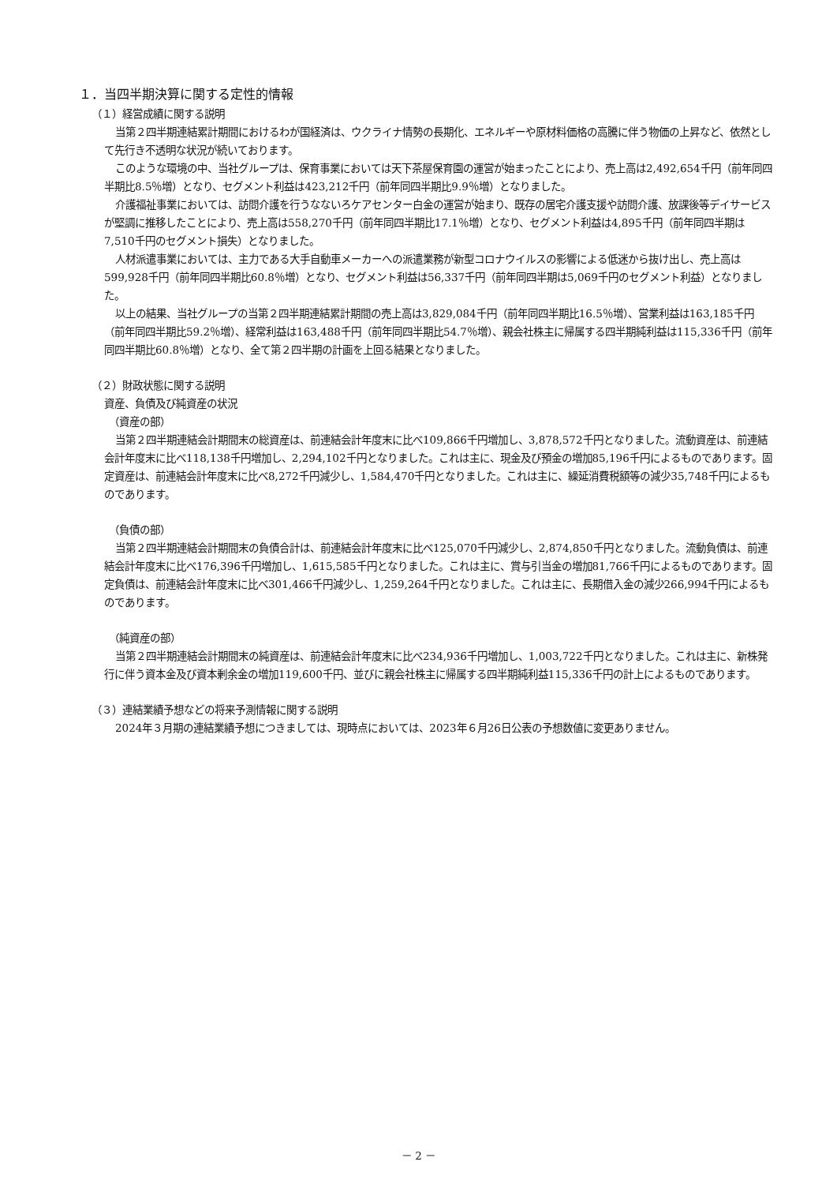１．当四半期決算に関する定性的情報
（１）経営成績に関する説明
当第２四半期連結累計期間におけるわが国経済は、ウクライナ情勢の長期化、エネルギーや原材料価格の高騰に伴う物価の上昇など、依然として先行き不透明な状況が続いております。
このような環境の中、当社グループは、保育事業においては天下茶屋保育園の運営が始まったことにより、売上高は2,492,654千円（前年同四半期比8.5％増）となり、セグメント利益は423,212千円（前年同四半期比9.9％増）となりました。
介護福祉事業においては、訪問介護を行うなないろケアセンター白金の運営が始まり、既存の居宅介護支援や訪問介護、放課後等デイサービスが堅調に推移したことにより、売上高は558,270千円（前年同四半期比17.1％増）となり、セグメント利益は4,895千円（前年同四半期は7,510千円のセグメント損失）となりました。
人材派遣事業においては、主力である大手自動車メーカーへの派遣業務が新型コロナウイルスの影響による低迷から抜け出し、売上高は599,928千円（前年同四半期比60.8％増）となり、セグメント利益は56,337千円（前年同四半期は5,069千円のセグメント利益）となりました。
以上の結果、当社グループの当第２四半期連結累計期間の売上高は3,829,084千円（前年同四半期比16.5％増）、営業利益は163,185千円（前年同四半期比59.2％増）、経常利益は163,488千円（前年同四半期比54.7％増）、親会社株主に帰属する四半期純利益は115,336千円（前年同四半期比60.8％増）となり、全て第２四半期の計画を上回る結果となりました。
（２）財政状態に関する説明
資産、負債及び純資産の状況
（資産の部）
当第２四半期連結会計期間末の総資産は、前連結会計年度末に比べ109,866千円増加し、3,878,572千円となりました。流動資産は、前連結会計年度末に比べ118,138千円増加し、2,294,102千円となりました。これは主に、現金及び預金の増加85,196千円によるものであります。固定資産は、前連結会計年度末に比べ8,272千円減少し、1,584,470千円となりました。これは主に、繰延消費税額等の減少35,748千円によるものであります。
（負債の部）
当第２四半期連結会計期間末の負債合計は、前連結会計年度末に比べ125,070千円減少し、2,874,850千円となりました。流動負債は、前連結会計年度末に比べ176,396千円増加し、1,615,585千円となりました。これは主に、賞与引当金の増加81,766千円によるものであります。固定負債は、前連結会計年度末に比べ301,466千円減少し、1,259,264千円となりました。これは主に、長期借入金の減少266,994千円によるものであります。
（純資産の部）
当第２四半期連結会計期間末の純資産は、前連結会計年度末に比べ234,936千円増加し、1,003,722千円となりました。これは主に、新株発行に伴う資本金及び資本剰余金の増加119,600千円、並びに親会社株主に帰属する四半期純利益115,336千円の計上によるものであります。
（３）連結業績予想などの将来予測情報に関する説明
2024年３月期の連結業績予想につきましては、現時点においては、2023年６月26日公表の予想数値に変更ありません。
－ 2 －